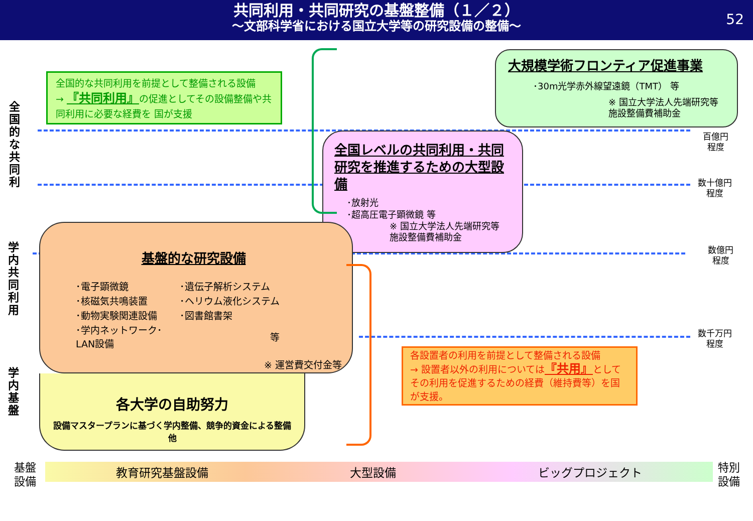共同利用・共同研究の基盤整備（１／２）
～文部科学省における国立大学等の研究設備の整備～
52
全国的な共同利
学内共同利用
学内基盤
全国的な共同利用を前提として整備される設備
→ 『共同利用』の促進としてその設備整備や共同利用に必要な経費を 国が支援
大規模学術フロンティア促進事業
･30m光学赤外線望遠鏡（TMT） 等
※ 国立大学法人先端研究等
施設整備費補助金
全国レベルの共同利用・共同研究を推進するための大型設備
･放射光
･超高圧電子顕微鏡 等
※ 国立大学法人先端研究等
施設整備費補助金
基盤的な研究設備
| ･電子顕微鏡 | ･遺伝子解析システム |
| ･核磁気共鳴装置 | ･ヘリウム液化システム |
| ･動物実験関連設備 | ･図書館書架 |
| ･学内ネットワーク･LAN設備 | 等 |
※ 運営費交付金等
各大学の自助努力
設備マスタープランに基づく学内整備、競争的資金による整備　他
各設置者の利用を前提として整備される設備
→ 設置者以外の利用については『共用』としてその利用を促進するための経費（維持費等）を国が支援。
百億円
程度
数十億円
程度
数億円
程度
数千万円
程度
教育研究基盤設備 大型設備 ビッグプロジェクト
基盤
設備
特別
設備